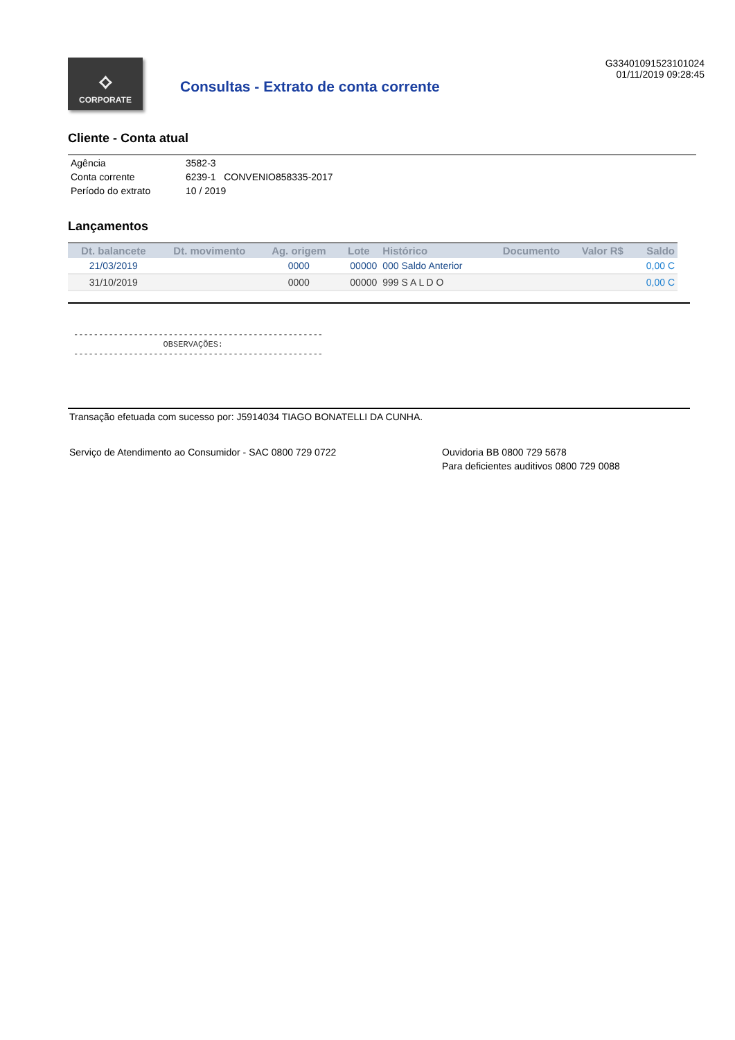⟡
CORPORATE
Consultas - Extrato de conta corrente
G33401091523101024
01/11/2019 09:28:45
Cliente - Conta atual
| Agência | 3582-3 |
| Conta corrente | 6239-1 CONVENIO858335-2017 |
| Período do extrato | 10 / 2019 |
Lançamentos
| Dt. balancete | Dt. movimento | Ag. origem | Lote | Histórico | Documento | Valor R$ | Saldo |
| --- | --- | --- | --- | --- | --- | --- | --- |
| 21/03/2019 | | 0000 | 00000 | 000 Saldo Anterior | | | 0,00 C |
| 31/10/2019 | | 0000 | 00000 | 999 S A L D O | | | 0,00 C |
--------------------------------------------------
                  OBSERVAÇÕES:
--------------------------------------------------
Transação efetuada com sucesso por: J5914034 TIAGO BONATELLI DA CUNHA.
Serviço de Atendimento ao Consumidor - SAC 0800 729 0722 Ouvidoria BB 0800 729 5678
Para deficientes auditivos 0800 729 0088